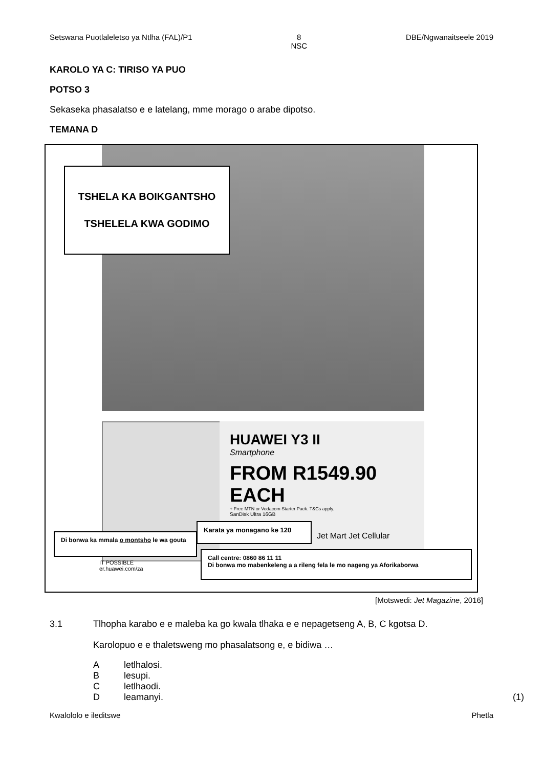Setswana Puotlaleletso ya Ntlha (FAL)/P1 8
NSC DBE/Ngwanaitseele 2019
KAROLO YA C: TIRISO YA PUO
POTSO 3
Sekaseka phasalatso e e latelang, mme morago o arabe dipotso.
TEMANA D
TSHELA KA BOIKGANTSHO
TSHELELA KWA GODIMO
HUAWEI Y3 II
Smartphone
FROM R1549.90 EACH
+ Free MTN or Vodacom Starter Pack. T&Cs apply.
SanDisk Ultra 16GB
Karata ya monagano ke 120
Jet Mart Jet Cellular
Di bonwa ka mmala o montsho le wa gouta
IT POSSIBLE
er.huawei.com/za
Call centre: 0860 86 11 11
Di bonwa mo mabenkeleng a a rileng fela le mo nageng ya Aforikaborwa
[Motswedi: Jet Magazine, 2016]
3.1 Tlhopha karabo e e maleba ka go kwala tlhaka e e nepagetseng A, B, C kgotsa D.
Karolopuo e e thaletsweng mo phasalatsong e, e bidiwa …
Aletlhalosi.
Blesupi.
Cletlhaodi.
D leamanyi. (1)
Kwalololo e ileditswe Phetla